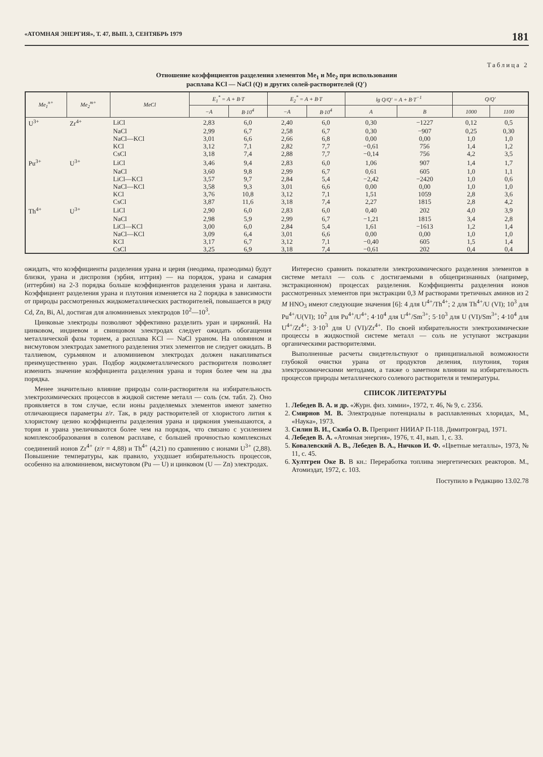«АТОМНАЯ ЭНЕРГИЯ», Т. 47, ВЫП. 3, СЕНТЯБРЬ 1979 181
Таблица 2
Отношение коэффициентов разделения элементов Me<sub>1</sub> и Me<sub>2</sub> при использовании
расплава KCl — NaCl (Q) и других солей-растворителей (Q′)
| Me<sub>1</sub><sup>n+</sup> | Me<sub>2</sub><sup>m+</sup> | MeCl | E<sub>1</sub><sup>*</sup> = A + B·T | | E<sub>2</sub><sup>*</sup> = A + B·T | | lg Q/Q′ = A + B·T<sup>−1</sup> | | Q/Q′ | |
| --- | --- | --- | --- | --- | --- | --- | --- | --- | --- | --- |
| | | | −A | B·10<sup>4</sup> | −A | B·10<sup>4</sup> | A | B | 1000 | 1100 |
| U<sup>3+</sup> | Zr<sup>4+</sup> | LiCl | 2,83 | 6,0 | 2,40 | 6,0 | 0,30 | −1227 | 0,12 | 0,5 |
| | | NaCl | 2,99 | 6,7 | 2,58 | 6,7 | 0,30 | −907 | 0,25 | 0,30 |
| | | NaCl—KCl | 3,01 | 6,6 | 2,66 | 6,8 | 0,00 | 0,00 | 1,0 | 1,0 |
| | | KCl | 3,12 | 7,1 | 2,82 | 7,7 | −0,61 | 756 | 1,4 | 1,2 |
| | | CsCl | 3,18 | 7,4 | 2,88 | 7,7 | −0,14 | 756 | 4,2 | 3,5 |
| Pu<sup>3+</sup> | U<sup>3+</sup> | LiCl | 3,46 | 9,4 | 2,83 | 6,0 | 1,06 | 907 | 1,4 | 1,7 |
| | | NaCl | 3,60 | 9,8 | 2,99 | 6,7 | 0,61 | 605 | 1,0 | 1,1 |
| | | LiCl—KCl | 3,57 | 9,7 | 2,84 | 5,4 | −2,42 | −2420 | 1,0 | 0,6 |
| | | NaCl—KCl | 3,58 | 9,3 | 3,01 | 6,6 | 0,00 | 0,00 | 1,0 | 1,0 |
| | | KCl | 3,76 | 10,8 | 3,12 | 7,1 | 1,51 | 1059 | 2,8 | 3,6 |
| | | CsCl | 3,87 | 11,6 | 3,18 | 7,4 | 2,27 | 1815 | 2,8 | 4,2 |
| Th<sup>4+</sup> | U<sup>3+</sup> | LiCl | 2,90 | 6,0 | 2,83 | 6,0 | 0,40 | 202 | 4,0 | 3,9 |
| | | NaCl | 2,98 | 5,9 | 2,99 | 6,7 | −1,21 | 1815 | 3,4 | 2,8 |
| | | LiCl—KCl | 3,00 | 6,0 | 2,84 | 5,4 | 1,61 | −1613 | 1,2 | 1,4 |
| | | NaCl—KCl | 3,09 | 6,4 | 3,01 | 6,6 | 0,00 | 0,00 | 1,0 | 1,0 |
| | | KCl | 3,17 | 6,7 | 3,12 | 7,1 | −0,40 | 605 | 1,5 | 1,4 |
| | | CsCl | 3,25 | 6,9 | 3,18 | 7,4 | −0,61 | 202 | 0,4 | 0,4 |
ожидать, что коэффициенты разделения урана и церия (неодима, празеодима) будут близки, урана и диспрозия (эрбия, иттрия) — на порядок, урана и самария (иттербия) на 2-3 порядка больше коэффициентов разделения урана и лантана. Коэффициент разделения урана и плутония изменяется на 2 порядка в зависимости от природы рассмотренных жидкометаллических растворителей, повышается в ряду Cd, Zn, Bi, Al, достигая для алюминиевых электродов 10<sup>2</sup>—10<sup>3</sup>.
Цинковые электроды позволяют эффективно разделить уран и цирконий. На цинковом, индиевом и свинцовом электродах следует ожидать обогащения металлической фазы торием, а расплава KCl — NaCl ураном. На оловянном и висмутовом электродах заметного разделения этих элементов не следует ожидать. В таллиевом, сурьмяном и алюминиевом электродах должен накапливаться преимущественно уран. Подбор жидкометаллического растворителя позволяет изменить значение коэффициента разделения урана и тория более чем на два порядка.
Менее значительно влияние природы соли-растворителя на избирательность электрохимических процессов в жидкой системе металл — соль (см. табл. 2). Оно проявляется в том случае, если ионы разделяемых элементов имеют заметно отличающиеся параметры z/r. Так, в ряду растворителей от хлористого лития к хлористому цезию коэффициенты разделения урана и циркония уменьшаются, а тория и урана увеличиваются более чем на порядок, что связано с усилением комплексообразования в солевом расплаве, с большей прочностью комплексных соединений ионов Zr<sup>4+</sup> (z/r = 4,88) и Th<sup>4+</sup> (4,21) по сравнению с ионами U<sup>3+</sup> (2,88). Повышение температуры, как правило, ухудшает избирательность процессов, особенно на алюминиевом, висмутовом (Pu — U) и цинковом (U — Zn) электродах.
Интересно сравнить показатели электрохимического разделения элементов в системе металл — соль с достигаемыми в общепризнанных (например, экстракционном) процессах разделения. Коэффициенты разделения ионов рассмотренных элементов при экстракции 0,3 M растворами третичных аминов из 2 M HNO<sub>3</sub> имеют следующие значения [6]: 4 для U<sup>4+</sup>/Th<sup>4+</sup>; 2 для Th<sup>4+</sup>/U (VI); 10<sup>3</sup> для Pu<sup>4+</sup>/U(VI); 10<sup>2</sup> для Pu<sup>4+</sup>/U<sup>4+</sup>; 4·10<sup>4</sup> для U<sup>4+</sup>/Sm<sup>3+</sup>; 5·10<sup>3</sup> для U (VI)/Sm<sup>3+</sup>; 4·10<sup>4</sup> для U<sup>4+</sup>/Zr<sup>4+</sup>; 3·10<sup>3</sup> для U (VI)/Zr<sup>4+</sup>. По своей избирательности электрохимические процессы в жидкостной системе металл — соль не уступают экстракции органическими растворителями.
Выполненные расчеты свидетельствуют о принципиальной возможности глубокой очистки урана от продуктов деления, плутония, тория электрохимическими методами, а также о заметном влиянии на избирательность процессов природы металлического солевого растворителя и температуры.
СПИСОК ЛИТЕРАТУРЫ
1. Лебедев В. А. и др. «Журн. физ. химии», 1972, т. 46, № 9, с. 2356.
2. Смирнов М. В. Электродные потенциалы в расплавленных хлоридах, М., «Наука», 1973.
3. Силин В. И., Скиба О. В. Препринт НИИАР П-118. Димитровград, 1971.
4. Лебедев В. А. «Атомная энергия», 1976, т. 41, вып. 1, с. 33.
5. Ковалевский А. В., Лебедев В. А., Ничков И. Ф. «Цветные металлы», 1973, № 11, с. 45.
6. Хултгрен Оке В. В кн.: Переработка топлива энергетических реакторов. М., Атомиздат, 1972, с. 103.
Поступило в Редакцию 13.02.78